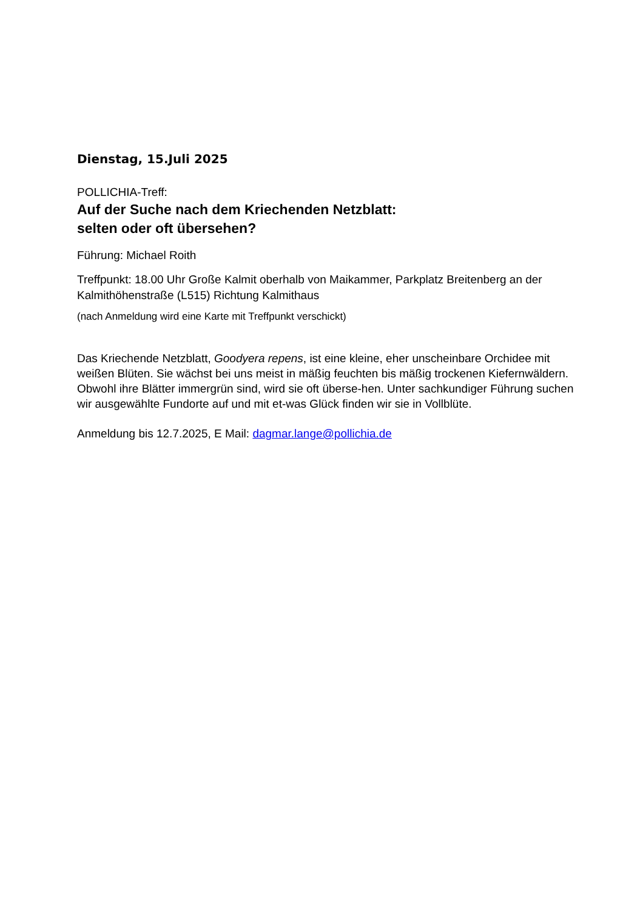Dienstag, 15.Juli 2025
POLLICHIA-Treff:
Auf der Suche nach dem Kriechenden Netzblatt:
selten oder oft übersehen?
Führung: Michael Roith
Treffpunkt: 18.00 Uhr Große Kalmit oberhalb von Maikammer, Parkplatz Breitenberg an der Kalmithöhenstraße (L515) Richtung Kalmithaus
(nach Anmeldung wird eine Karte mit Treffpunkt verschickt)
Das Kriechende Netzblatt, Goodyera repens, ist eine kleine, eher unscheinbare Orchidee mit weißen Blüten. Sie wächst bei uns meist in mäßig feuchten bis mäßig trockenen Kiefernwäldern. Obwohl ihre Blätter immergrün sind, wird sie oft überse-hen. Unter sachkundiger Führung suchen wir ausgewählte Fundorte auf und mit et-was Glück finden wir sie in Vollblüte.
Anmeldung bis 12.7.2025, E Mail: dagmar.lange@pollichia.de